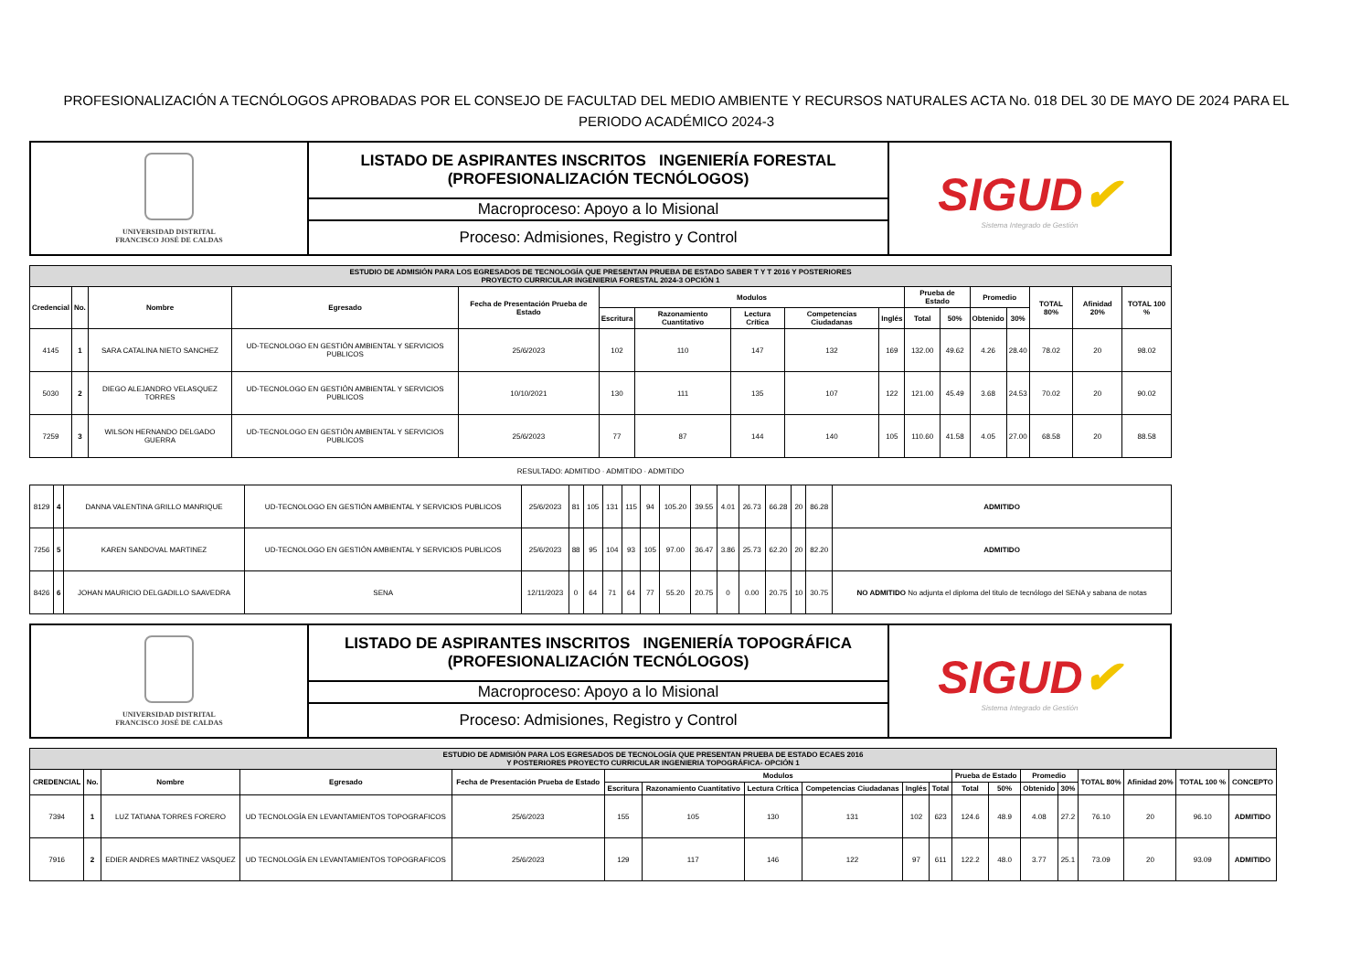PROFESIONALIZACIÓN A TECNÓLOGOS APROBADAS POR EL CONSEJO DE FACULTAD DEL MEDIO AMBIENTE Y RECURSOS NATURALES ACTA No. 018 DEL 30 DE MAYO DE 2024 PARA EL PERIODO ACADÉMICO 2024-3
| UNIVERSIDAD DISTRITAL FRANCISCO JOSÉ DE CALDAS | LISTADO DE ASPIRANTES INSCRITOS INGENIERÍA FORESTAL (PROFESIONALIZACIÓN TECNÓLOGOS) | SIGUD ✔ Sistema Integrado de Gestión |
| | Macroproceso: Apoyo a lo Misional | |
| | Proceso: Admisiones, Registro y Control | |
| ESTUDIO DE ADMISIÓN PARA LOS EGRESADOS DE TECNOLOGÍA QUE PRESENTAN PRUEBA DE ESTADO SABER T Y T 2016 Y POSTERIORES PROYECTO CURRICULAR INGENIERIA FORESTAL 2024-3 OPCIÓN 1 | | | | | | | | | | | | | | | | |
| --- | --- | --- | --- | --- | --- | --- | --- | --- | --- | --- | --- | --- | --- | --- | --- | --- |
| Credencial | No. | Nombre | Egresado | Fecha de Presentación Prueba de Estado | Modulos | | | | | Prueba de Estado | | Promedio | | TOTAL 80% | Afinidad 20% | TOTAL 100 % |
| | | | | | Escritura | Razonamiento Cuantitativo | Lectura Crítica | Competencias Ciudadanas | Inglés | Total | 50% | Obtenido | 30% | | | |
| 4145 | 1 | SARA CATALINA NIETO SANCHEZ | UD-TECNOLOGO EN GESTIÓN AMBIENTAL Y SERVICIOS PUBLICOS | 25/6/2023 | 102 | 110 | 147 | 132 | 169 | 132.00 | 49.62 | 4.26 | 28.40 | 78.02 | 20 | 98.02 |
| 5030 | 2 | DIEGO ALEJANDRO VELASQUEZ TORRES | UD-TECNOLOGO EN GESTIÓN AMBIENTAL Y SERVICIOS PUBLICOS | 10/10/2021 | 130 | 111 | 135 | 107 | 122 | 121.00 | 45.49 | 3.68 | 24.53 | 70.02 | 20 | 90.02 |
| 7259 | 3 | WILSON HERNANDO DELGADO GUERRA | UD-TECNOLOGO EN GESTIÓN AMBIENTAL Y SERVICIOS PUBLICOS | 25/6/2023 | 77 | 87 | 144 | 140 | 105 | 110.60 | 41.58 | 4.05 | 27.00 | 68.58 | 20 | 88.58 |
RESULTADO: ADMITIDO · ADMITIDO · ADMITIDO
| 8129 | 4 | DANNA VALENTINA GRILLO MANRIQUE | UD-TECNOLOGO EN GESTIÓN AMBIENTAL Y SERVICIOS PUBLICOS | 25/6/2023 | 81 | 105 | 131 | 115 | 94 | 105.20 | 39.55 | 4.01 | 26.73 | 66.28 | 20 | 86.28 | ADMITIDO |
| 7256 | 5 | KAREN SANDOVAL MARTINEZ | UD-TECNOLOGO EN GESTIÓN AMBIENTAL Y SERVICIOS PUBLICOS | 25/6/2023 | 88 | 95 | 104 | 93 | 105 | 97.00 | 36.47 | 3.86 | 25.73 | 62.20 | 20 | 82.20 | ADMITIDO |
| 8426 | 6 | JOHAN MAURICIO DELGADILLO SAAVEDRA | SENA | 12/11/2023 | 0 | 64 | 71 | 64 | 77 | 55.20 | 20.75 | 0 | 0.00 | 20.75 | 10 | 30.75 | NO ADMITIDO No adjunta el diploma del titulo de tecnólogo del SENA y sabana de notas |
| UNIVERSIDAD DISTRITAL FRANCISCO JOSÉ DE CALDAS | LISTADO DE ASPIRANTES INSCRITOS INGENIERÍA TOPOGRÁFICA (PROFESIONALIZACIÓN TECNÓLOGOS) | SIGUD ✔ Sistema Integrado de Gestión |
| | Macroproceso: Apoyo a lo Misional | |
| | Proceso: Admisiones, Registro y Control | |
| ESTUDIO DE ADMISIÓN PARA LOS EGRESADOS DE TECNOLOGÍA QUE PRESENTAN PRUEBA DE ESTADO ECAES 2016 Y POSTERIORES PROYECTO CURRICULAR INGENIERIA TOPOGRÁFICA- OPCIÓN 1 | | | | | | | | | | | | | | | | | | |
| --- | --- | --- | --- | --- | --- | --- | --- | --- | --- | --- | --- | --- | --- | --- | --- | --- | --- | --- |
| CREDENCIAL | No. | Nombre | Egresado | Fecha de Presentación Prueba de Estado | Modulos | | | | | | Prueba de Estado | | Promedio | | TOTAL 80% | Afinidad 20% | TOTAL 100 % | CONCEPTO |
| | | | | | Escritura | Razonamiento Cuantitativo | Lectura Crítica | Competencias Ciudadanas | Inglés | Total | Total | 50% | Obtenido | 30% | | | | |
| 7394 | 1 | LUZ TATIANA TORRES FORERO | UD TECNOLOGÍA EN LEVANTAMIENTOS TOPOGRAFICOS | 25/6/2023 | 155 | 105 | 130 | 131 | 102 | 623 | 124.6 | 48.9 | 4.08 | 27.2 | 76.10 | 20 | 96.10 | ADMITIDO |
| 7916 | 2 | EDIER ANDRES MARTINEZ VASQUEZ | UD TECNOLOGÍA EN LEVANTAMIENTOS TOPOGRAFICOS | 25/6/2023 | 129 | 117 | 146 | 122 | 97 | 611 | 122.2 | 48.0 | 3.77 | 25.1 | 73.09 | 20 | 93.09 | ADMITIDO |